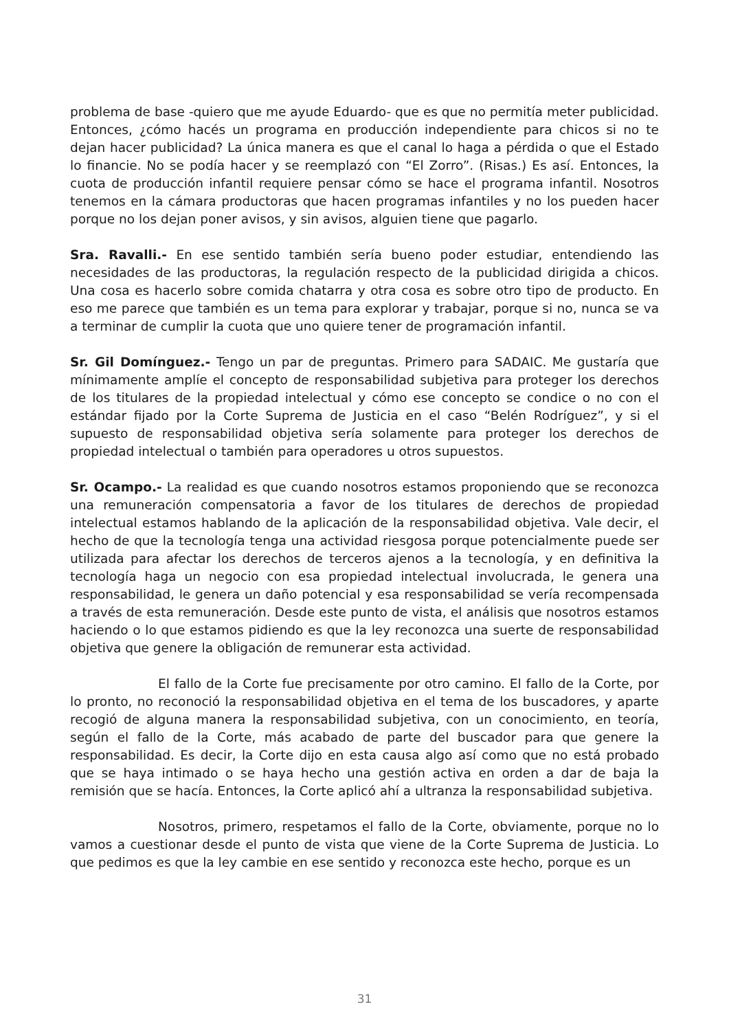problema de base -quiero que me ayude Eduardo- que es que no permitía meter publicidad. Entonces, ¿cómo hacés un programa en producción independiente para chicos si no te dejan hacer publicidad? La única manera es que el canal lo haga a pérdida o que el Estado lo financie. No se podía hacer y se reemplazó con “El Zorro”. (Risas.) Es así. Entonces, la cuota de producción infantil requiere pensar cómo se hace el programa infantil. Nosotros tenemos en la cámara productoras que hacen programas infantiles y no los pueden hacer porque no los dejan poner avisos, y sin avisos, alguien tiene que pagarlo.
Sra. Ravalli.- En ese sentido también sería bueno poder estudiar, entendiendo las necesidades de las productoras, la regulación respecto de la publicidad dirigida a chicos. Una cosa es hacerlo sobre comida chatarra y otra cosa es sobre otro tipo de producto. En eso me parece que también es un tema para explorar y trabajar, porque si no, nunca se va a terminar de cumplir la cuota que uno quiere tener de programación infantil.
Sr. Gil Domínguez.- Tengo un par de preguntas. Primero para SADAIC. Me gustaría que mínimamente amplíe el concepto de responsabilidad subjetiva para proteger los derechos de los titulares de la propiedad intelectual y cómo ese concepto se condice o no con el estándar fijado por la Corte Suprema de Justicia en el caso “Belén Rodríguez”, y si el supuesto de responsabilidad objetiva sería solamente para proteger los derechos de propiedad intelectual o también para operadores u otros supuestos.
Sr. Ocampo.- La realidad es que cuando nosotros estamos proponiendo que se reconozca una remuneración compensatoria a favor de los titulares de derechos de propiedad intelectual estamos hablando de la aplicación de la responsabilidad objetiva. Vale decir, el hecho de que la tecnología tenga una actividad riesgosa porque potencialmente puede ser utilizada para afectar los derechos de terceros ajenos a la tecnología, y en definitiva la tecnología haga un negocio con esa propiedad intelectual involucrada, le genera una responsabilidad, le genera un daño potencial y esa responsabilidad se vería recompensada a través de esta remuneración. Desde este punto de vista, el análisis que nosotros estamos haciendo o lo que estamos pidiendo es que la ley reconozca una suerte de responsabilidad objetiva que genere la obligación de remunerar esta actividad.
El fallo de la Corte fue precisamente por otro camino. El fallo de la Corte, por lo pronto, no reconoció la responsabilidad objetiva en el tema de los buscadores, y aparte recogió de alguna manera la responsabilidad subjetiva, con un conocimiento, en teoría, según el fallo de la Corte, más acabado de parte del buscador para que genere la responsabilidad. Es decir, la Corte dijo en esta causa algo así como que no está probado que se haya intimado o se haya hecho una gestión activa en orden a dar de baja la remisión que se hacía. Entonces, la Corte aplicó ahí a ultranza la responsabilidad subjetiva.
Nosotros, primero, respetamos el fallo de la Corte, obviamente, porque no lo vamos a cuestionar desde el punto de vista que viene de la Corte Suprema de Justicia. Lo que pedimos es que la ley cambie en ese sentido y reconozca este hecho, porque es un
31